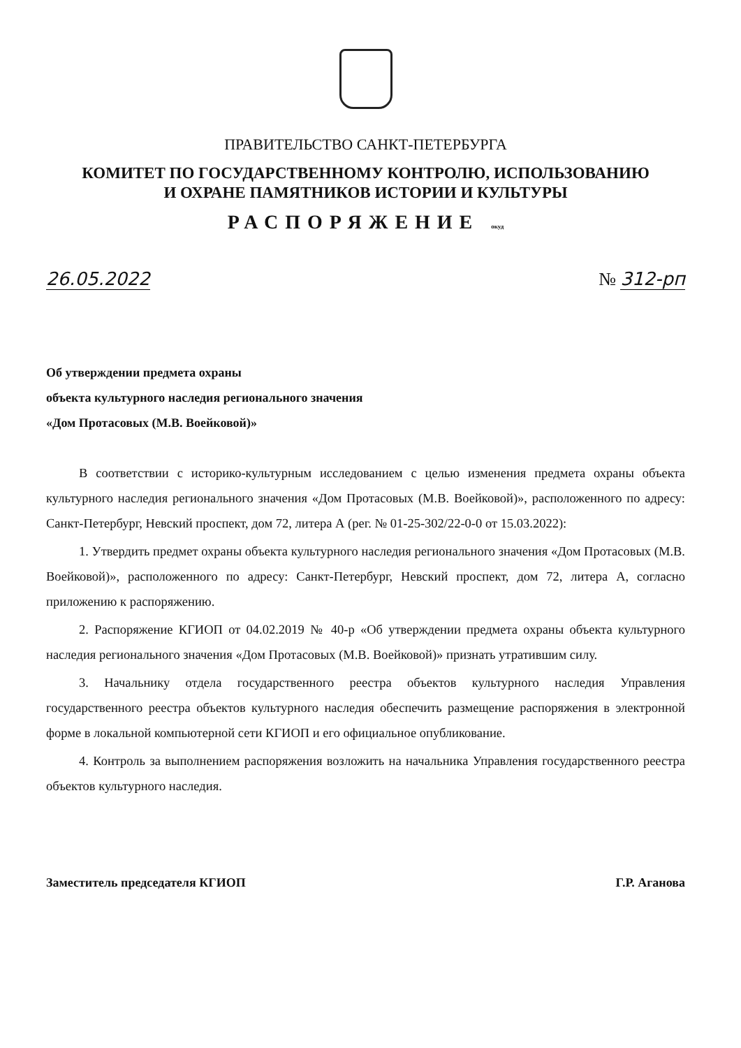ПРАВИТЕЛЬСТВО САНКТ-ПЕТЕРБУРГА
КОМИТЕТ ПО ГОСУДАРСТВЕННОМУ КОНТРОЛЮ, ИСПОЛЬЗОВАНИЮ
И ОХРАНЕ ПАМЯТНИКОВ ИСТОРИИ И КУЛЬТУРЫ
РАСПОРЯЖЕНИЕ окуд
26.05.2022 № 312-рп
Об утверждении предмета охраны
объекта культурного наследия регионального значения
«Дом Протасовых (М.В. Воейковой)»
В соответствии с историко-культурным исследованием с целью изменения предмета охраны объекта культурного наследия регионального значения «Дом Протасовых (М.В. Воейковой)», расположенного по адресу: Санкт-Петербург, Невский проспект, дом 72, литера А (рег. № 01-25-302/22-0-0 от 15.03.2022):
1. Утвердить предмет охраны объекта культурного наследия регионального значения «Дом Протасовых (М.В. Воейковой)», расположенного по адресу: Санкт-Петербург, Невский проспект, дом 72, литера А, согласно приложению к распоряжению.
2. Распоряжение КГИОП от 04.02.2019 № 40-р «Об утверждении предмета охраны объекта культурного наследия регионального значения «Дом Протасовых (М.В. Воейковой)» признать утратившим силу.
3. Начальнику отдела государственного реестра объектов культурного наследия Управления государственного реестра объектов культурного наследия обеспечить размещение распоряжения в электронной форме в локальной компьютерной сети КГИОП и его официальное опубликование.
4. Контроль за выполнением распоряжения возложить на начальника Управления государственного реестра объектов культурного наследия.
Заместитель председателя КГИОП Г.Р. Аганова